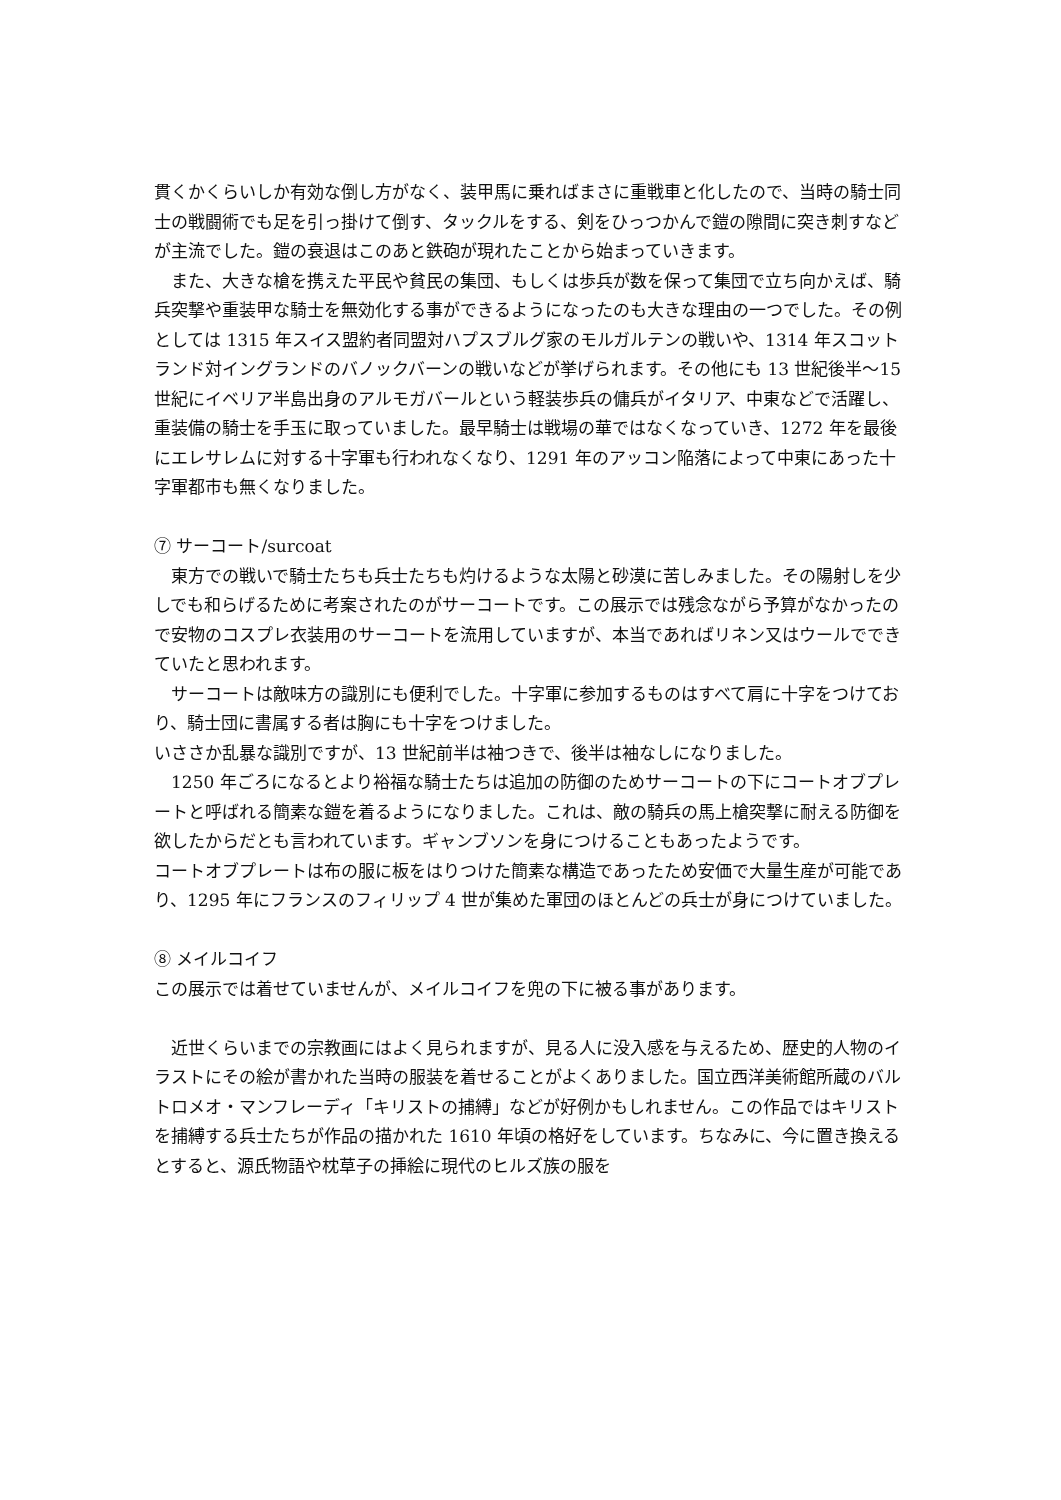貫くかくらいしか有効な倒し方がなく、装甲馬に乗ればまさに重戦車と化したので、当時の騎士同士の戦闘術でも足を引っ掛けて倒す、タックルをする、剣をひっつかんで鎧の隙間に突き刺すなどが主流でした。鎧の衰退はこのあと鉄砲が現れたことから始まっていきます。
また、大きな槍を携えた平民や貧民の集団、もしくは歩兵が数を保って集団で立ち向かえば、騎兵突撃や重装甲な騎士を無効化する事ができるようになったのも大きな理由の一つでした。その例としては 1315 年スイス盟約者同盟対ハプスブルグ家のモルガルテンの戦いや、1314 年スコットランド対イングランドのバノックバーンの戦いなどが挙げられます。その他にも 13 世紀後半～15 世紀にイベリア半島出身のアルモガバールという軽装歩兵の傭兵がイタリア、中東などで活躍し、重装備の騎士を手玉に取っていました。最早騎士は戦場の華ではなくなっていき、1272 年を最後にエレサレムに対する十字軍も行われなくなり、1291 年のアッコン陥落によって中東にあった十字軍都市も無くなりました。
⑦ サーコート/surcoat
東方での戦いで騎士たちも兵士たちも灼けるような太陽と砂漠に苦しみました。その陽射しを少しでも和らげるために考案されたのがサーコートです。この展示では残念ながら予算がなかったので安物のコスプレ衣装用のサーコートを流用していますが、本当であればリネン又はウールでできていたと思われます。
サーコートは敵味方の識別にも便利でした。十字軍に参加するものはすべて肩に十字をつけており、騎士団に書属する者は胸にも十字をつけました。
いささか乱暴な識別ですが、13 世紀前半は袖つきで、後半は袖なしになりました。
1250 年ごろになるとより裕福な騎士たちは追加の防御のためサーコートの下にコートオブプレートと呼ばれる簡素な鎧を着るようになりました。これは、敵の騎兵の馬上槍突撃に耐える防御を欲したからだとも言われています。ギャンブソンを身につけることもあったようです。
コートオブプレートは布の服に板をはりつけた簡素な構造であったため安価で大量生産が可能であり、1295 年にフランスのフィリップ 4 世が集めた軍団のほとんどの兵士が身につけていました。
⑧ メイルコイフ
この展示では着せていませんが、メイルコイフを兜の下に被る事があります。
近世くらいまでの宗教画にはよく見られますが、見る人に没入感を与えるため、歴史的人物のイラストにその絵が書かれた当時の服装を着せることがよくありました。国立西洋美術館所蔵のバルトロメオ・マンフレーディ「キリストの捕縛」などが好例かもしれません。この作品ではキリストを捕縛する兵士たちが作品の描かれた 1610 年頃の格好をしています。ちなみに、今に置き換えるとすると、源氏物語や枕草子の挿絵に現代のヒルズ族の服を